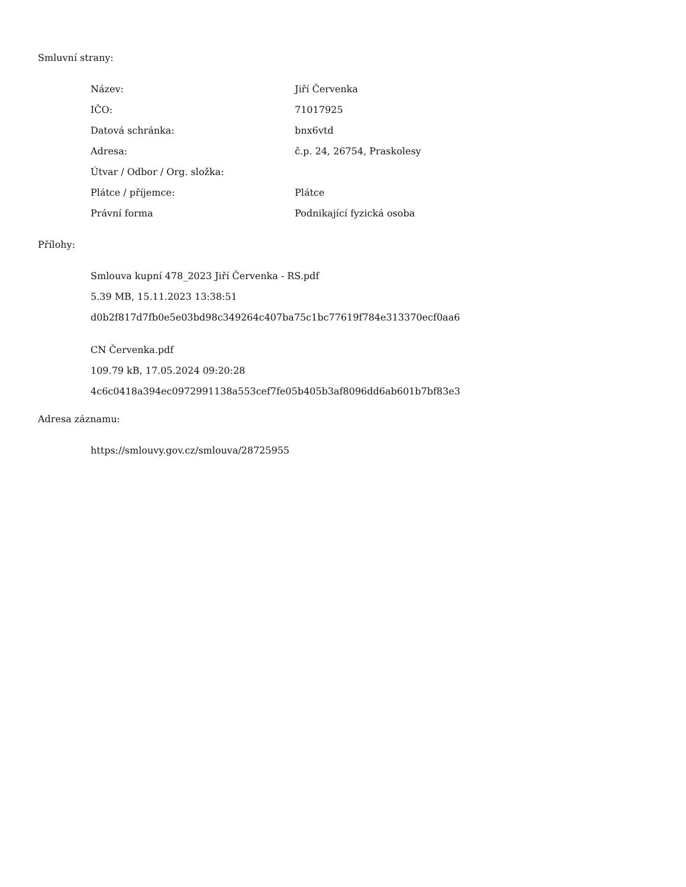Smluvní strany:
| Název: | Jiří Červenka |
| IČO: | 71017925 |
| Datová schránka: | bnx6vtd |
| Adresa: | č.p. 24, 26754, Praskolesy |
| Útvar / Odbor / Org. složka: | |
| Plátce / příjemce: | Plátce |
| Právní forma | Podnikající fyzická osoba |
Přílohy:
Smlouva kupní 478_2023 Jiří Červenka - RS.pdf
5.39 MB, 15.11.2023 13:38:51
d0b2f817d7fb0e5e03bd98c349264c407ba75c1bc77619f784e313370ecf0aa6
CN Červenka.pdf
109.79 kB, 17.05.2024 09:20:28
4c6c0418a394ec0972991138a553cef7fe05b405b3af8096dd6ab601b7bf83e3
Adresa záznamu:
https://smlouvy.gov.cz/smlouva/28725955